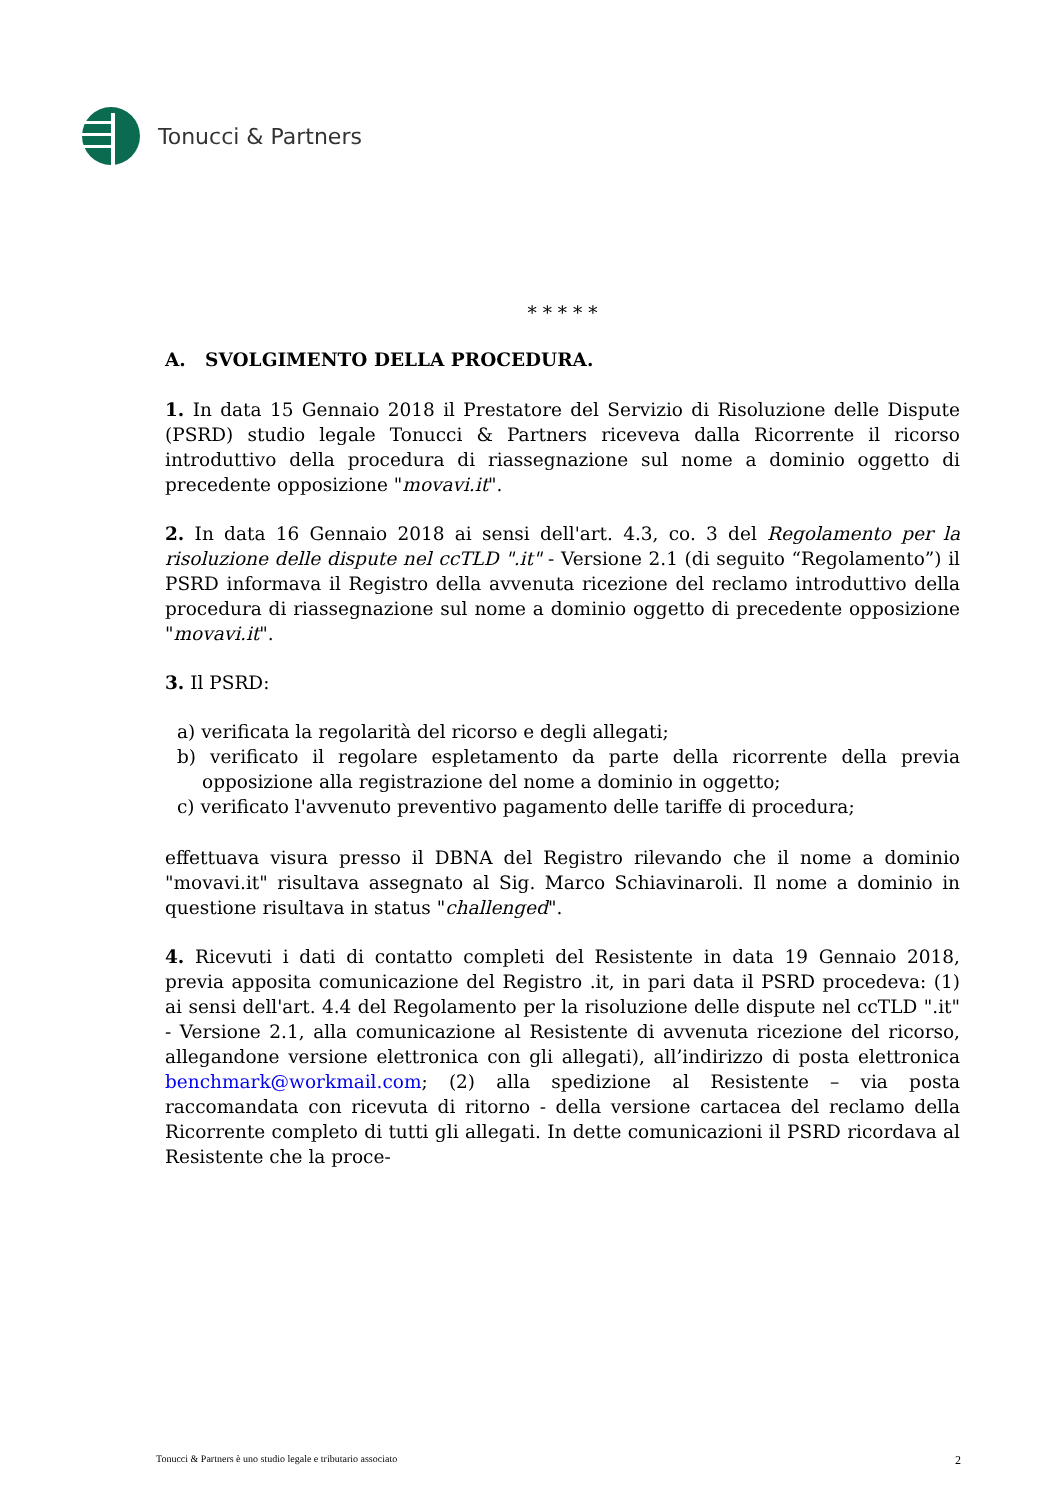Tonucci & Partners
* * * * *
A. SVOLGIMENTO DELLA PROCEDURA.
1. In data 15 Gennaio 2018 il Prestatore del Servizio di Risoluzione delle Dispute (PSRD) studio legale Tonucci & Partners riceveva dalla Ricorrente il ricorso introduttivo della procedura di riassegnazione sul nome a dominio oggetto di precedente opposizione "movavi.it".
2. In data 16 Gennaio 2018 ai sensi dell'art. 4.3, co. 3 del Regolamento per la risoluzione delle dispute nel ccTLD ".it" - Versione 2.1 (di seguito “Regolamento”) il PSRD informava il Registro della avvenuta ricezione del reclamo introduttivo della procedura di riassegnazione sul nome a dominio oggetto di precedente opposizione "movavi.it".
3. Il PSRD:
a) verificata la regolarità del ricorso e degli allegati;
b) verificato il regolare espletamento da parte della ricorrente della previa opposizione alla registrazione del nome a dominio in oggetto;
c) verificato l'avvenuto preventivo pagamento delle tariffe di procedura;
effettuava visura presso il DBNA del Registro rilevando che il nome a dominio "movavi.it" risultava assegnato al Sig. Marco Schiavinaroli. Il nome a dominio in questione risultava in status "challenged".
4. Ricevuti i dati di contatto completi del Resistente in data 19 Gennaio 2018, previa apposita comunicazione del Registro .it, in pari data il PSRD procedeva: (1) ai sensi dell'art. 4.4 del Regolamento per la risoluzione delle dispute nel ccTLD ".it" - Versione 2.1, alla comunicazione al Resistente di avvenuta ricezione del ricorso, allegandone versione elettronica con gli allegati), all’indirizzo di posta elettronica benchmark@workmail.com; (2) alla spedizione al Resistente – via posta raccomandata con ricevuta di ritorno - della versione cartacea del reclamo della Ricorrente completo di tutti gli allegati. In dette comunicazioni il PSRD ricordava al Resistente che la proce-
Tonucci & Partners è uno studio legale e tributario associato 2